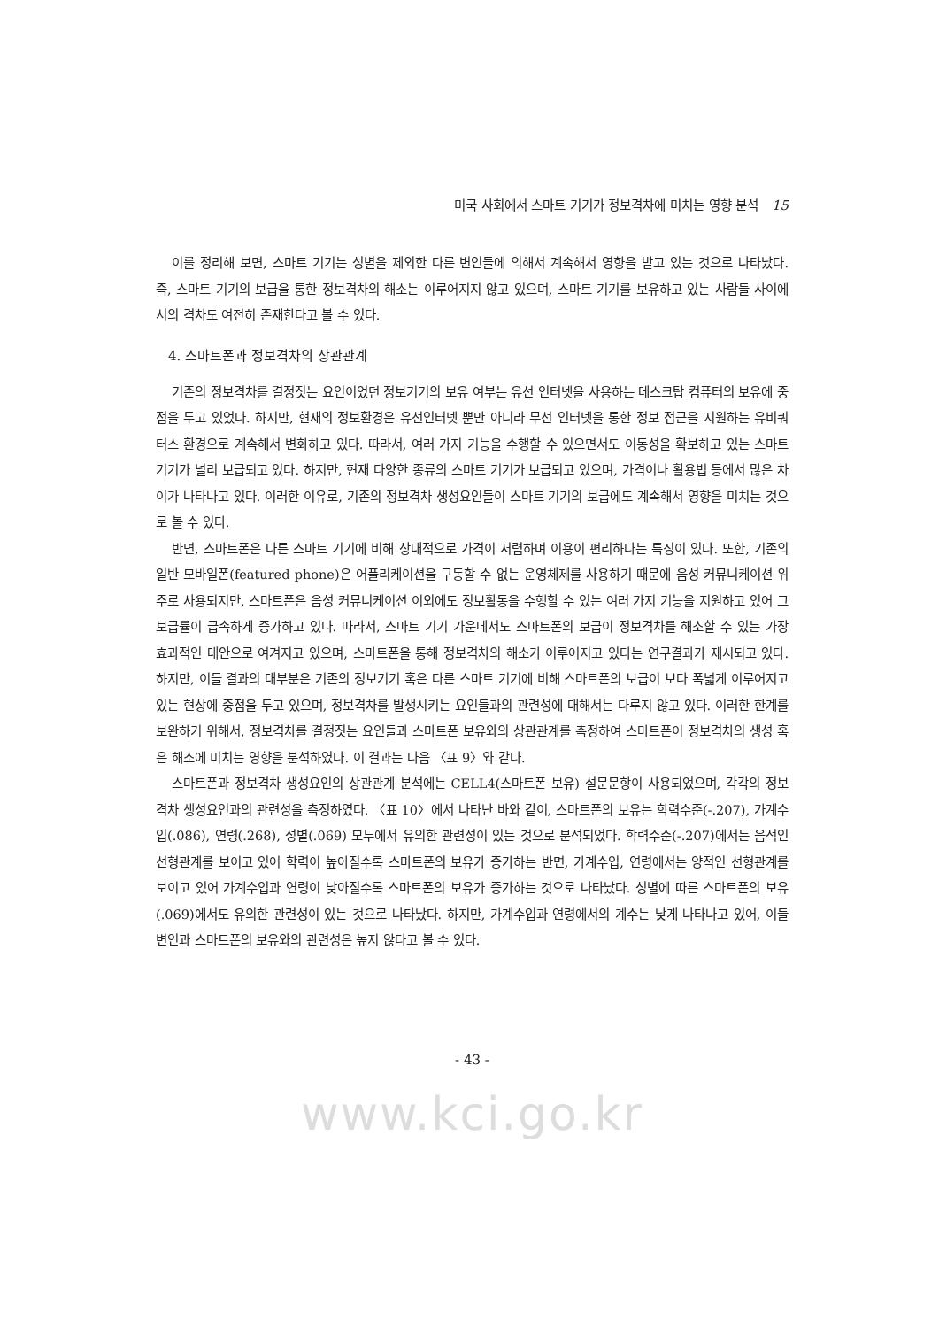미국 사회에서 스마트 기기가 정보격차에 미치는 영향 분석 15
이를 정리해 보면, 스마트 기기는 성별을 제외한 다른 변인들에 의해서 계속해서 영향을 받고 있는 것으로 나타났다. 즉, 스마트 기기의 보급을 통한 정보격차의 해소는 이루어지지 않고 있으며, 스마트 기기를 보유하고 있는 사람들 사이에서의 격차도 여전히 존재한다고 볼 수 있다.
4. 스마트폰과 정보격차의 상관관계
기존의 정보격차를 결정짓는 요인이었던 정보기기의 보유 여부는 유선 인터넷을 사용하는 데스크탑 컴퓨터의 보유에 중점을 두고 있었다. 하지만, 현재의 정보환경은 유선인터넷 뿐만 아니라 무선 인터넷을 통한 정보 접근을 지원하는 유비쿼터스 환경으로 계속해서 변화하고 있다. 따라서, 여러 가지 기능을 수행할 수 있으면서도 이동성을 확보하고 있는 스마트 기기가 널리 보급되고 있다. 하지만, 현재 다양한 종류의 스마트 기기가 보급되고 있으며, 가격이나 활용법 등에서 많은 차이가 나타나고 있다. 이러한 이유로, 기존의 정보격차 생성요인들이 스마트 기기의 보급에도 계속해서 영향을 미치는 것으로 볼 수 있다.
반면, 스마트폰은 다른 스마트 기기에 비해 상대적으로 가격이 저렴하며 이용이 편리하다는 특징이 있다. 또한, 기존의 일반 모바일폰(featured phone)은 어플리케이션을 구동할 수 없는 운영체제를 사용하기 때문에 음성 커뮤니케이션 위주로 사용되지만, 스마트폰은 음성 커뮤니케이션 이외에도 정보활동을 수행할 수 있는 여러 가지 기능을 지원하고 있어 그 보급률이 급속하게 증가하고 있다. 따라서, 스마트 기기 가운데서도 스마트폰의 보급이 정보격차를 해소할 수 있는 가장 효과적인 대안으로 여겨지고 있으며, 스마트폰을 통해 정보격차의 해소가 이루어지고 있다는 연구결과가 제시되고 있다. 하지만, 이들 결과의 대부분은 기존의 정보기기 혹은 다른 스마트 기기에 비해 스마트폰의 보급이 보다 폭넓게 이루어지고 있는 현상에 중점을 두고 있으며, 정보격차를 발생시키는 요인들과의 관련성에 대해서는 다루지 않고 있다. 이러한 한계를 보완하기 위해서, 정보격차를 결정짓는 요인들과 스마트폰 보유와의 상관관계를 측정하여 스마트폰이 정보격차의 생성 혹은 해소에 미치는 영향을 분석하였다. 이 결과는 다음 〈표 9〉와 같다.
스마트폰과 정보격차 생성요인의 상관관계 분석에는 CELL4(스마트폰 보유) 설문문항이 사용되었으며, 각각의 정보격차 생성요인과의 관련성을 측정하였다. 〈표 10〉에서 나타난 바와 같이, 스마트폰의 보유는 학력수준(-.207), 가계수입(.086), 연령(.268), 성별(.069) 모두에서 유의한 관련성이 있는 것으로 분석되었다. 학력수준(-.207)에서는 음적인 선형관계를 보이고 있어 학력이 높아질수록 스마트폰의 보유가 증가하는 반면, 가계수입, 연령에서는 양적인 선형관계를 보이고 있어 가계수입과 연령이 낮아질수록 스마트폰의 보유가 증가하는 것으로 나타났다. 성별에 따른 스마트폰의 보유(.069)에서도 유의한 관련성이 있는 것으로 나타났다. 하지만, 가계수입과 연령에서의 계수는 낮게 나타나고 있어, 이들 변인과 스마트폰의 보유와의 관련성은 높지 않다고 볼 수 있다.
- 43 -
www.kci.go.kr